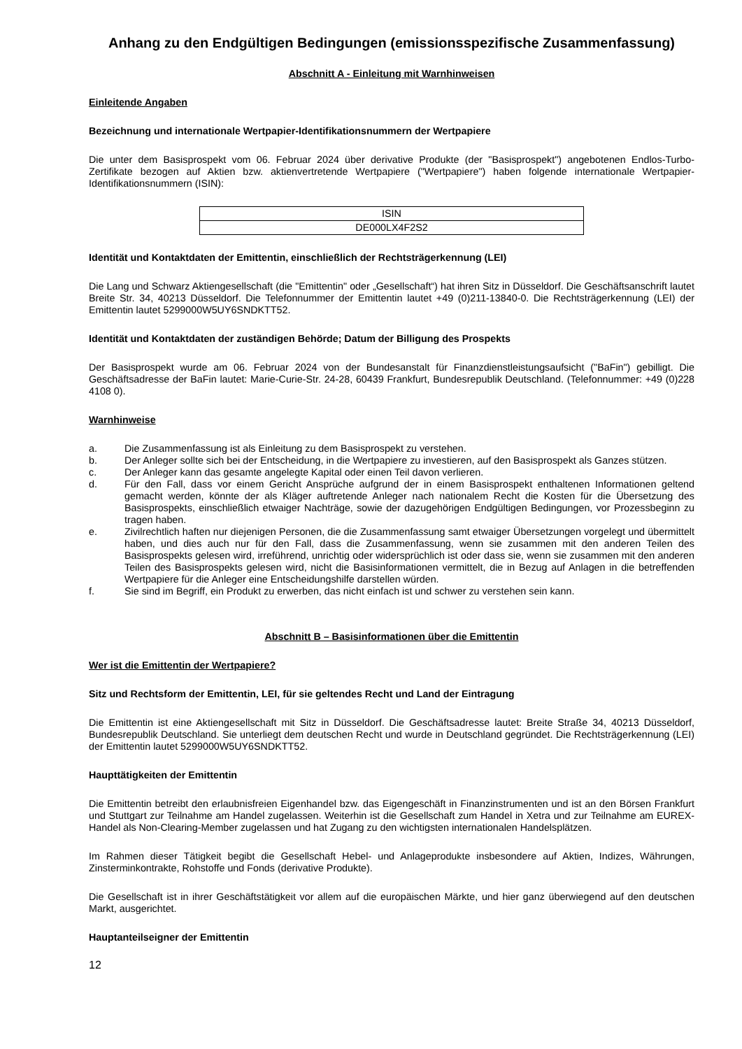Anhang zu den Endgültigen Bedingungen (emissionsspezifische Zusammenfassung)
Abschnitt A - Einleitung mit Warnhinweisen
Einleitende Angaben
Bezeichnung und internationale Wertpapier-Identifikationsnummern der Wertpapiere
Die unter dem Basisprospekt vom 06. Februar 2024 über derivative Produkte (der "Basisprospekt") angebotenen Endlos-Turbo-Zertifikate bezogen auf Aktien bzw. aktienvertretende Wertpapiere ("Wertpapiere") haben folgende internationale Wertpapier-Identifikationsnummern (ISIN):
| ISIN |
| --- |
| DE000LX4F2S2 |
Identität und Kontaktdaten der Emittentin, einschließlich der Rechtsträgerkennung (LEI)
Die Lang und Schwarz Aktiengesellschaft (die "Emittentin" oder „Gesellschaft“) hat ihren Sitz in Düsseldorf. Die Geschäftsanschrift lautet Breite Str. 34, 40213 Düsseldorf. Die Telefonnummer der Emittentin lautet +49 (0)211-13840-0. Die Rechtsträgerkennung (LEI) der Emittentin lautet 5299000W5UY6SNDKTT52.
Identität und Kontaktdaten der zuständigen Behörde; Datum der Billigung des Prospekts
Der Basisprospekt wurde am 06. Februar 2024 von der Bundesanstalt für Finanzdienstleistungsaufsicht ("BaFin") gebilligt. Die Geschäftsadresse der BaFin lautet: Marie-Curie-Str. 24-28, 60439 Frankfurt, Bundesrepublik Deutschland. (Telefonnummer: +49 (0)228 4108 0).
Warnhinweise
a. Die Zusammenfassung ist als Einleitung zu dem Basisprospekt zu verstehen.
b. Der Anleger sollte sich bei der Entscheidung, in die Wertpapiere zu investieren, auf den Basisprospekt als Ganzes stützen.
c. Der Anleger kann das gesamte angelegte Kapital oder einen Teil davon verlieren.
d. Für den Fall, dass vor einem Gericht Ansprüche aufgrund der in einem Basisprospekt enthaltenen Informationen geltend gemacht werden, könnte der als Kläger auftretende Anleger nach nationalem Recht die Kosten für die Übersetzung des Basisprospekts, einschließlich etwaiger Nachträge, sowie der dazugehörigen Endgültigen Bedingungen, vor Prozessbeginn zu tragen haben.
e. Zivilrechtlich haften nur diejenigen Personen, die die Zusammenfassung samt etwaiger Übersetzungen vorgelegt und übermittelt haben, und dies auch nur für den Fall, dass die Zusammenfassung, wenn sie zusammen mit den anderen Teilen des Basisprospekts gelesen wird, irreführend, unrichtig oder widersprüchlich ist oder dass sie, wenn sie zusammen mit den anderen Teilen des Basisprospekts gelesen wird, nicht die Basisinformationen vermittelt, die in Bezug auf Anlagen in die betreffenden Wertpapiere für die Anleger eine Entscheidungshilfe darstellen würden.
f. Sie sind im Begriff, ein Produkt zu erwerben, das nicht einfach ist und schwer zu verstehen sein kann.
Abschnitt B – Basisinformationen über die Emittentin
Wer ist die Emittentin der Wertpapiere?
Sitz und Rechtsform der Emittentin, LEI, für sie geltendes Recht und Land der Eintragung
Die Emittentin ist eine Aktiengesellschaft mit Sitz in Düsseldorf. Die Geschäftsadresse lautet: Breite Straße 34, 40213 Düsseldorf, Bundesrepublik Deutschland. Sie unterliegt dem deutschen Recht und wurde in Deutschland gegründet. Die Rechtsträgerkennung (LEI) der Emittentin lautet 5299000W5UY6SNDKTT52.
Haupttätigkeiten der Emittentin
Die Emittentin betreibt den erlaubnisfreien Eigenhandel bzw. das Eigengeschäft in Finanzinstrumenten und ist an den Börsen Frankfurt und Stuttgart zur Teilnahme am Handel zugelassen. Weiterhin ist die Gesellschaft zum Handel in Xetra und zur Teilnahme am EUREX-Handel als Non-Clearing-Member zugelassen und hat Zugang zu den wichtigsten internationalen Handelsplätzen.
Im Rahmen dieser Tätigkeit begibt die Gesellschaft Hebel- und Anlageprodukte insbesondere auf Aktien, Indizes, Währungen, Zinsterminkontrakte, Rohstoffe und Fonds (derivative Produkte).
Die Gesellschaft ist in ihrer Geschäftstätigkeit vor allem auf die europäischen Märkte, und hier ganz überwiegend auf den deutschen Markt, ausgerichtet.
Hauptanteilseigner der Emittentin
12